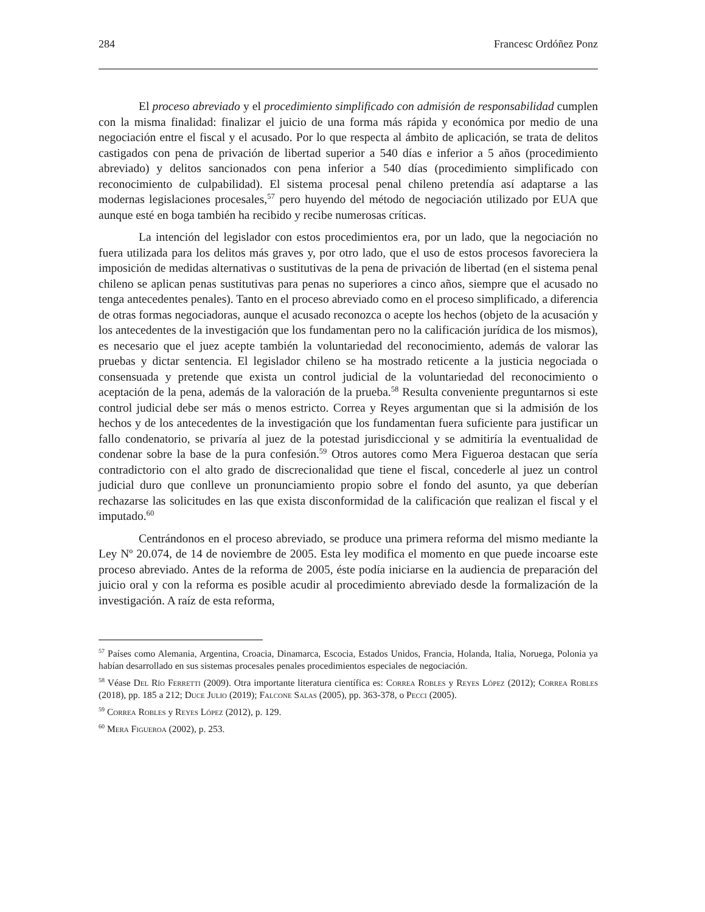284 Francesc Ordóñez Ponz
El proceso abreviado y el procedimiento simplificado con admisión de responsabilidad cumplen con la misma finalidad: finalizar el juicio de una forma más rápida y económica por medio de una negociación entre el fiscal y el acusado. Por lo que respecta al ámbito de aplicación, se trata de delitos castigados con pena de privación de libertad superior a 540 días e inferior a 5 años (procedimiento abreviado) y delitos sancionados con pena inferior a 540 días (procedimiento simplificado con reconocimiento de culpabilidad). El sistema procesal penal chileno pretendía así adaptarse a las modernas legislaciones procesales,<sup>57</sup> pero huyendo del método de negociación utilizado por EUA que aunque esté en boga también ha recibido y recibe numerosas críticas.
La intención del legislador con estos procedimientos era, por un lado, que la negociación no fuera utilizada para los delitos más graves y, por otro lado, que el uso de estos procesos favoreciera la imposición de medidas alternativas o sustitutivas de la pena de privación de libertad (en el sistema penal chileno se aplican penas sustitutivas para penas no superiores a cinco años, siempre que el acusado no tenga antecedentes penales). Tanto en el proceso abreviado como en el proceso simplificado, a diferencia de otras formas negociadoras, aunque el acusado reconozca o acepte los hechos (objeto de la acusación y los antecedentes de la investigación que los fundamentan pero no la calificación jurídica de los mismos), es necesario que el juez acepte también la voluntariedad del reconocimiento, además de valorar las pruebas y dictar sentencia. El legislador chileno se ha mostrado reticente a la justicia negociada o consensuada y pretende que exista un control judicial de la voluntariedad del reconocimiento o aceptación de la pena, además de la valoración de la prueba.<sup>58</sup> Resulta conveniente preguntarnos si este control judicial debe ser más o menos estricto. Correa y Reyes argumentan que si la admisión de los hechos y de los antecedentes de la investigación que los fundamentan fuera suficiente para justificar un fallo condenatorio, se privaría al juez de la potestad jurisdiccional y se admitiría la eventualidad de condenar sobre la base de la pura confesión.<sup>59</sup> Otros autores como Mera Figueroa destacan que sería contradictorio con el alto grado de discrecionalidad que tiene el fiscal, concederle al juez un control judicial duro que conlleve un pronunciamiento propio sobre el fondo del asunto, ya que deberían rechazarse las solicitudes en las que exista disconformidad de la calificación que realizan el fiscal y el imputado.<sup>60</sup>
Centrándonos en el proceso abreviado, se produce una primera reforma del mismo mediante la Ley Nº 20.074, de 14 de noviembre de 2005. Esta ley modifica el momento en que puede incoarse este proceso abreviado. Antes de la reforma de 2005, éste podía iniciarse en la audiencia de preparación del juicio oral y con la reforma es posible acudir al procedimiento abreviado desde la formalización de la investigación. A raíz de esta reforma,
<sup>57</sup> Países como Alemania, Argentina, Croacia, Dinamarca, Escocia, Estados Unidos, Francia, Holanda, Italia, Noruega, Polonia ya habían desarrollado en sus sistemas procesales penales procedimientos especiales de negociación.
<sup>58</sup> Véase Del Río Ferretti (2009). Otra importante literatura científica es: Correa Robles y Reyes López (2012); Correa Robles (2018), pp. 185 a 212; Duce Julio (2019); Falcone Salas (2005), pp. 363-378, o Pecci (2005).
<sup>59</sup> Correa Robles y Reyes López (2012), p. 129.
<sup>60</sup> Mera Figueroa (2002), p. 253.